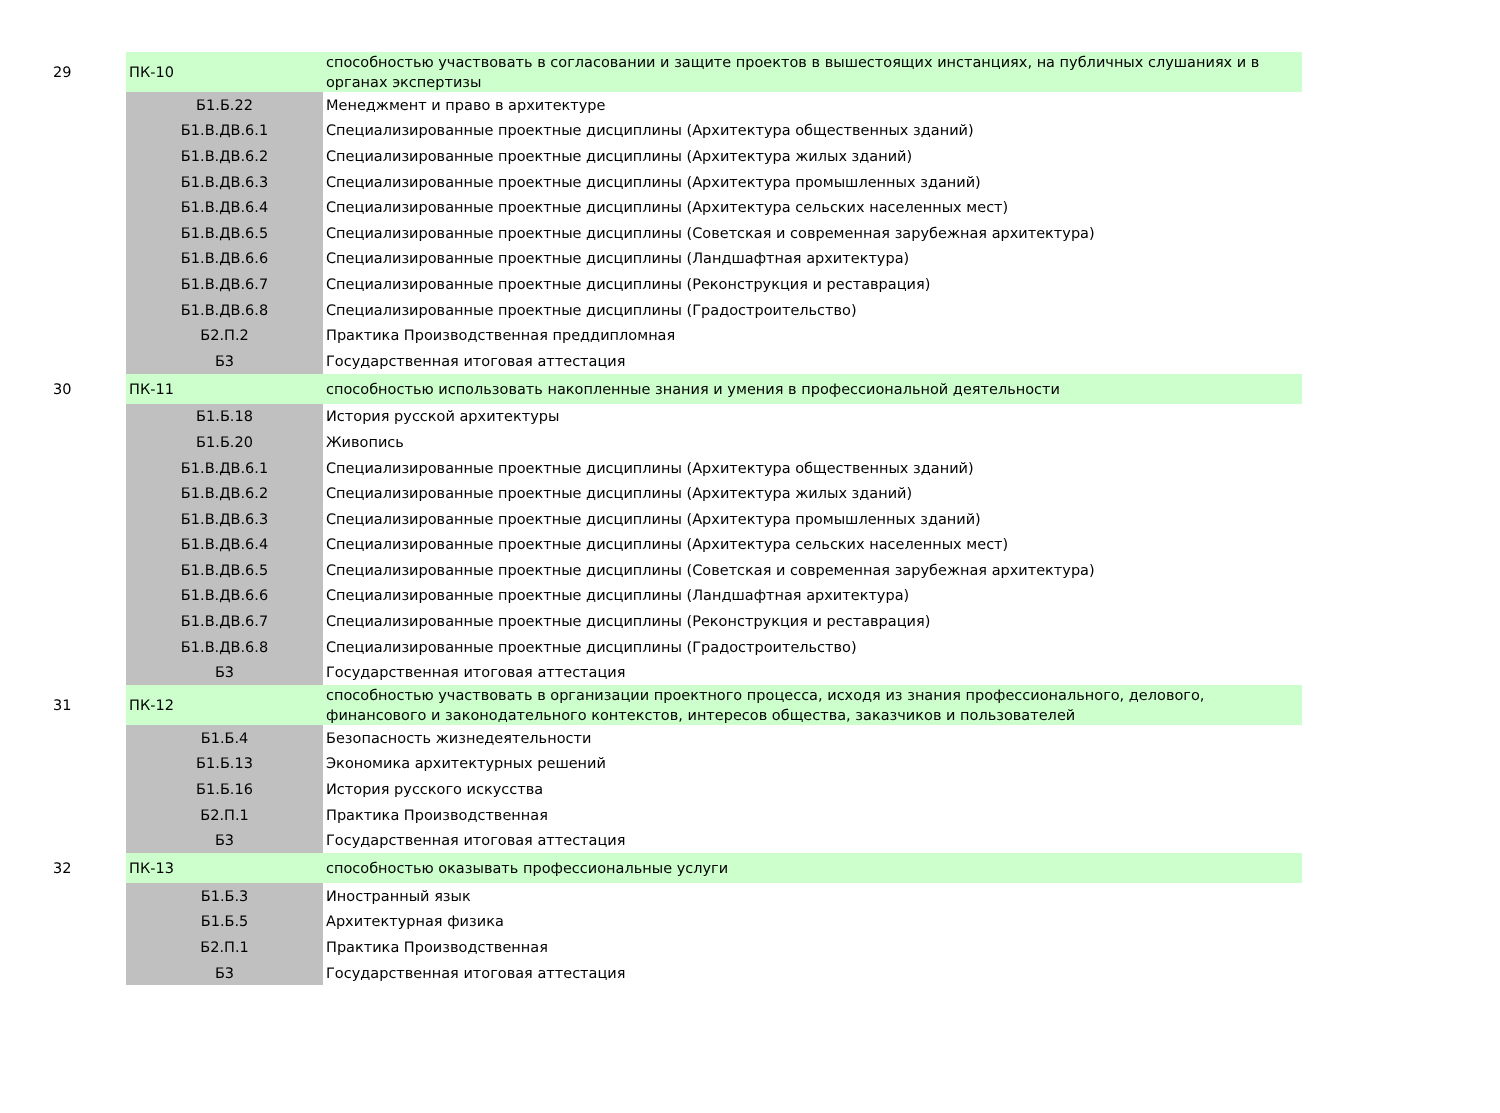| 29 | ПК-10 | способностью участвовать в согласовании и защите проектов в вышестоящих инстанциях, на публичных слушаниях и в органах экспертизы |
| | Б1.Б.22 | Менеджмент и право в архитектуре |
| | Б1.В.ДВ.6.1 | Специализированные проектные дисциплины (Архитектура общественных зданий) |
| | Б1.В.ДВ.6.2 | Специализированные проектные дисциплины (Архитектура жилых зданий) |
| | Б1.В.ДВ.6.3 | Специализированные проектные дисциплины (Архитектура промышленных зданий) |
| | Б1.В.ДВ.6.4 | Специализированные проектные дисциплины (Архитектура сельских населенных мест) |
| | Б1.В.ДВ.6.5 | Специализированные проектные дисциплины (Советская и современная зарубежная архитектура) |
| | Б1.В.ДВ.6.6 | Специализированные проектные дисциплины (Ландшафтная архитектура) |
| | Б1.В.ДВ.6.7 | Специализированные проектные дисциплины (Реконструкция и реставрация) |
| | Б1.В.ДВ.6.8 | Специализированные проектные дисциплины (Градостроительство) |
| | Б2.П.2 | Практика Производственная преддипломная |
| | Б3 | Государственная итоговая аттестация |
| 30 | ПК-11 | способностью использовать накопленные знания и умения в профессиональной деятельности |
| | Б1.Б.18 | История русской архитектуры |
| | Б1.Б.20 | Живопись |
| | Б1.В.ДВ.6.1 | Специализированные проектные дисциплины (Архитектура общественных зданий) |
| | Б1.В.ДВ.6.2 | Специализированные проектные дисциплины (Архитектура жилых зданий) |
| | Б1.В.ДВ.6.3 | Специализированные проектные дисциплины (Архитектура промышленных зданий) |
| | Б1.В.ДВ.6.4 | Специализированные проектные дисциплины (Архитектура сельских населенных мест) |
| | Б1.В.ДВ.6.5 | Специализированные проектные дисциплины (Советская и современная зарубежная архитектура) |
| | Б1.В.ДВ.6.6 | Специализированные проектные дисциплины (Ландшафтная архитектура) |
| | Б1.В.ДВ.6.7 | Специализированные проектные дисциплины (Реконструкция и реставрация) |
| | Б1.В.ДВ.6.8 | Специализированные проектные дисциплины (Градостроительство) |
| | Б3 | Государственная итоговая аттестация |
| 31 | ПК-12 | способностью участвовать в организации проектного процесса, исходя из знания профессионального, делового, финансового и законодательного контекстов, интересов общества, заказчиков и пользователей |
| | Б1.Б.4 | Безопасность жизнедеятельности |
| | Б1.Б.13 | Экономика архитектурных решений |
| | Б1.Б.16 | История русского искусства |
| | Б2.П.1 | Практика Производственная |
| | Б3 | Государственная итоговая аттестация |
| 32 | ПК-13 | способностью оказывать профессиональные услуги |
| | Б1.Б.3 | Иностранный язык |
| | Б1.Б.5 | Архитектурная физика |
| | Б2.П.1 | Практика Производственная |
| | Б3 | Государственная итоговая аттестация |